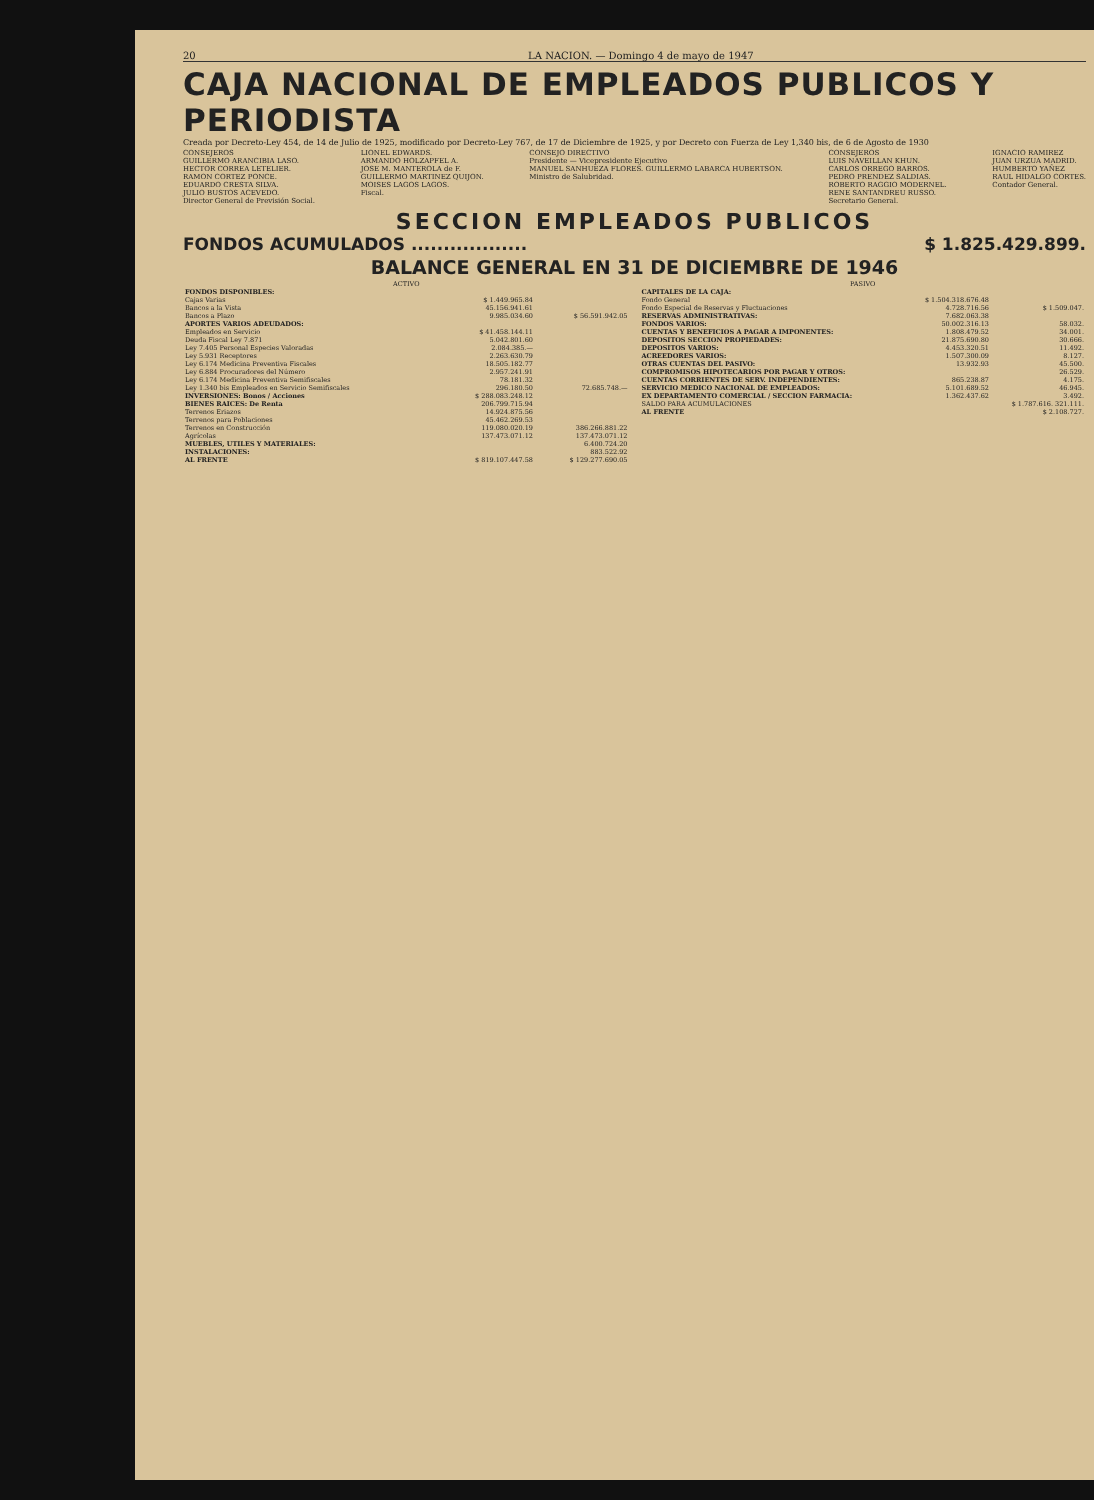20 LA NACION. — Domingo 4 de mayo de 1947
CAJA NACIONAL DE EMPLEADOS PUBLICOS Y PERIODISTA
Creada por Decreto-Ley 454, de 14 de Julio de 1925, modificado por Decreto-Ley 767, de 17 de Diciembre de 1925, y por Decreto con Fuerza de Ley 1,340 bis, de 6 de Agosto de 1930
CONSEJEROS
GUILLERMO ARANCIBIA LASO.
HECTOR CORREA LETELIER.
RAMON CORTEZ PONCE.
EDUARDO CRESTA SILVA.
JULIO BUSTOS ACEVEDO.
Director General de Previsión Social.
LIONEL EDWARDS.
ARMANDO HOLZAPFEL A.
JOSE M. MANTEROLA de F.
GUILLERMO MARTINEZ QUIJON.
MOISES LAGOS LAGOS.
Fiscal.
CONSEJO DIRECTIVO
Presidente — Vicepresidente Ejecutivo
MANUEL SANHUEZA FLORES. GUILLERMO LABARCA HUBERTSON.
Ministro de Salubridad.
CONSEJEROS
LUIS NAVEILLAN KHUN.
CARLOS ORREGO BARROS.
PEDRO PRENDEZ SALDIAS.
ROBERTO RAGGIO MODERNEL.
RENE SANTANDREU RUSSO.
Secretario General.
IGNACIO RAMIREZ
JUAN URZUA MADRID.
HUMBERTO YAÑEZ
RAUL HIDALGO CORTES.
Contador General.
SECCION EMPLEADOS PUBLICOS
FONDOS ACUMULADOS .................. $ 1.825.429.899.
BALANCE GENERAL EN 31 DE DICIEMBRE DE 1946
ACTIVO
| FONDOS DISPONIBLES: | | |
| Cajas Varias | $ 1.449.965.84 | |
| Bancos a la Vista | 45.156.941.61 | |
| Bancos a Plazo | 9.985.034.60 | $ 56.591.942.05 |
| APORTES VARIOS ADEUDADOS: | | |
| Empleados en Servicio | $ 41.458.144.11 | |
| Deuda Fiscal Ley 7.871 | 5.042.801.60 | |
| Ley 7.405 Personal Especies Valoradas | 2.084.385.— | |
| Ley 5.931 Receptores | 2.263.630.79 | |
| Ley 6.174 Medicina Preventiva Fiscales | 18.505.182.77 | |
| Ley 6.884 Procuradores del Número | 2.957.241.91 | |
| Ley 6.174 Medicina Preventiva Semifiscales | 78.181.32 | |
| Ley 1.340 bis Empleados en Servicio Semifiscales | 296.180.50 | 72.685.748.— |
| INVERSIONES: Bonos / Acciones | $ 288.083.248.12 | |
| BIENES RAICES: De Renta | 206.799.715.94 | |
| Terrenos Eriazos | 14.924.875.56 | |
| Terrenos para Poblaciones | 45.462.269.53 | |
| Terrenos en Construcción | 119.080.020.19 | 386.266.881.22 |
| Agrícolas | 137.473.071.12 | 137.473.071.12 |
| MUEBLES, UTILES Y MATERIALES: | | 6.400.724.20 |
| INSTALACIONES: | | 883.522.92 |
| AL FRENTE | $ 819.107.447.58 | $ 129.277.690.05 |
PASIVO
| CAPITALES DE LA CAJA: | | |
| Fondo General | $ 1.504.318.676.48 | |
| Fondo Especial de Reservas y Fluctuaciones | 4.728.716.56 | $ 1.509.047. |
| RESERVAS ADMINISTRATIVAS: | 7.682.063.38 | |
| FONDOS VARIOS: | 50.002.316.13 | 58.032. |
| CUENTAS Y BENEFICIOS A PAGAR A IMPONENTES: | 1.808.479.52 | 34.001. |
| DEPOSITOS SECCION PROPIEDADES: | 21.875.690.80 | 30.666. |
| DEPOSITOS VARIOS: | 4.453.320.51 | 11.492. |
| ACREEDORES VARIOS: | 1.507.300.09 | 8.127. |
| OTRAS CUENTAS DEL PASIVO: | 13.932.93 | 45.500. |
| COMPROMISOS HIPOTECARIOS POR PAGAR Y OTROS: | | 26.529. |
| CUENTAS CORRIENTES DE SERV. INDEPENDIENTES: | 865.238.87 | 4.175. |
| SERVICIO MEDICO NACIONAL DE EMPLEADOS: | 5.101.689.52 | 46.945. |
| EX DEPARTAMENTO COMERCIAL / SECCION FARMACIA: | 1.362.437.62 | 3.492. |
| SALDO PARA ACUMULACIONES | | $ 1.787.616. 321.111. |
| AL FRENTE | | $ 2.108.727. |